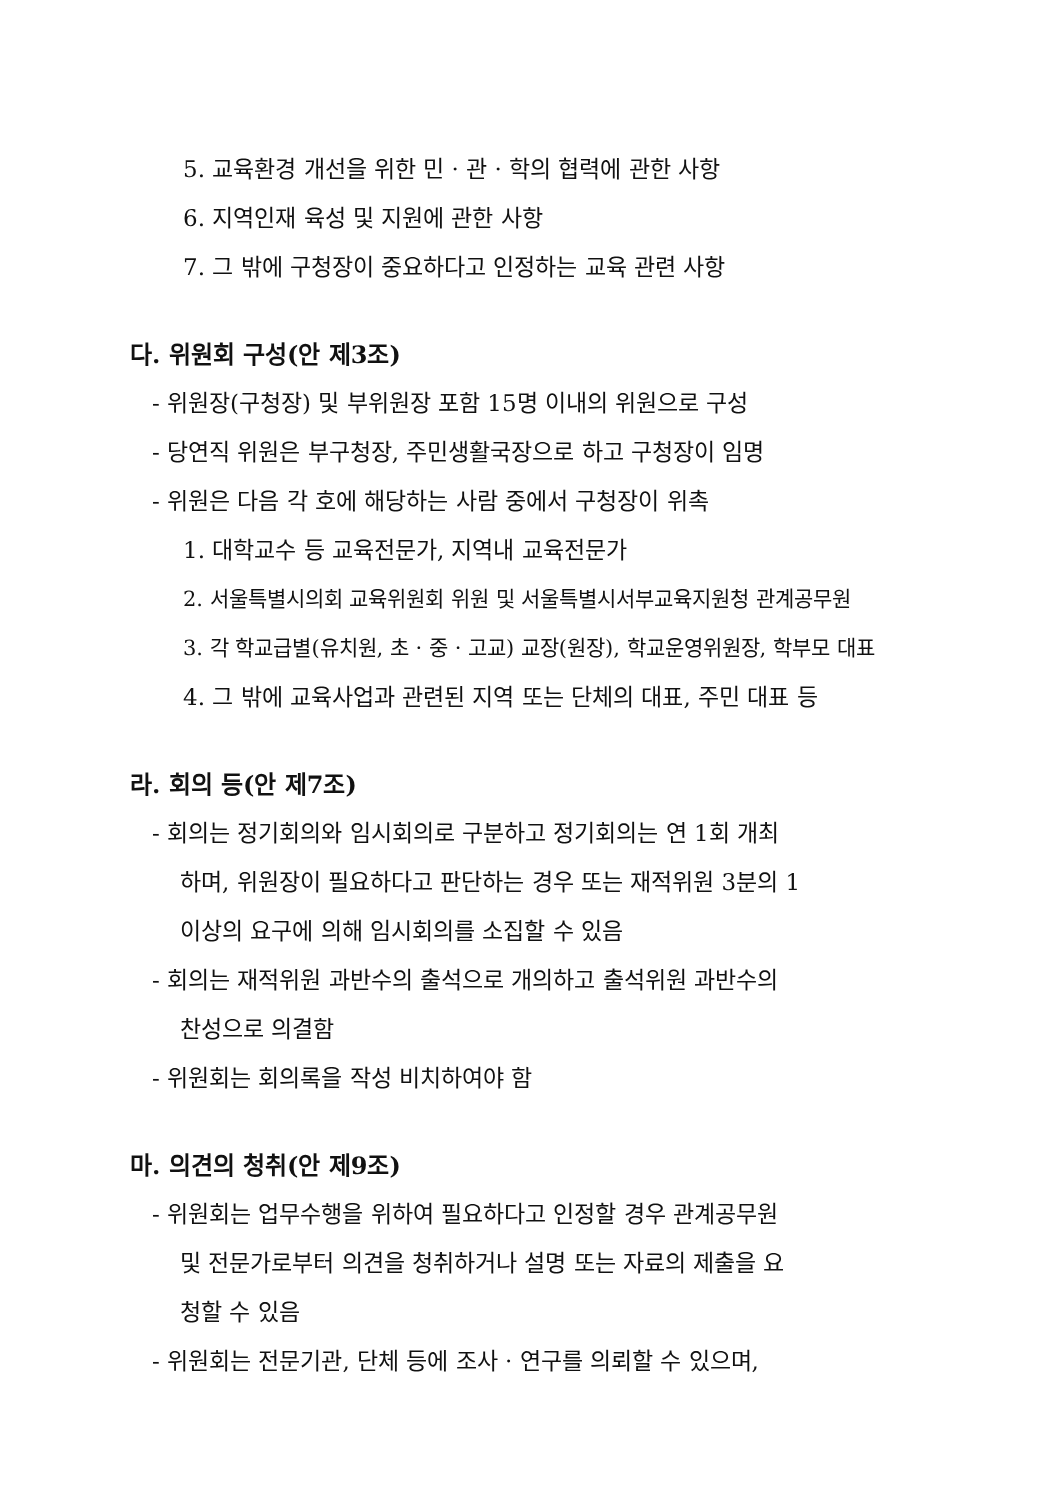5. 교육환경 개선을 위한 민 · 관 · 학의 협력에 관한 사항
6. 지역인재 육성 및 지원에 관한 사항
7. 그 밖에 구청장이 중요하다고 인정하는 교육 관련 사항
다. 위원회 구성(안 제3조)
- 위원장(구청장) 및 부위원장 포함 15명 이내의 위원으로 구성
- 당연직 위원은 부구청장, 주민생활국장으로 하고 구청장이 임명
- 위원은 다음 각 호에 해당하는 사람 중에서 구청장이 위촉
1. 대학교수 등 교육전문가, 지역내 교육전문가
2. 서울특별시의회 교육위원회 위원 및 서울특별시서부교육지원청 관계공무원
3. 각 학교급별(유치원, 초 · 중 · 고교) 교장(원장), 학교운영위원장, 학부모 대표
4. 그 밖에 교육사업과 관련된 지역 또는 단체의 대표, 주민 대표 등
라. 회의 등(안 제7조)
- 회의는 정기회의와 임시회의로 구분하고 정기회의는 연 1회 개최
하며, 위원장이 필요하다고 판단하는 경우 또는 재적위원 3분의 1
이상의 요구에 의해 임시회의를 소집할 수 있음
- 회의는 재적위원 과반수의 출석으로 개의하고 출석위원 과반수의
찬성으로 의결함
- 위원회는 회의록을 작성 비치하여야 함
마. 의견의 청취(안 제9조)
- 위원회는 업무수행을 위하여 필요하다고 인정할 경우 관계공무원
및 전문가로부터 의견을 청취하거나 설명 또는 자료의 제출을 요
청할 수 있음
- 위원회는 전문기관, 단체 등에 조사 · 연구를 의뢰할 수 있으며,